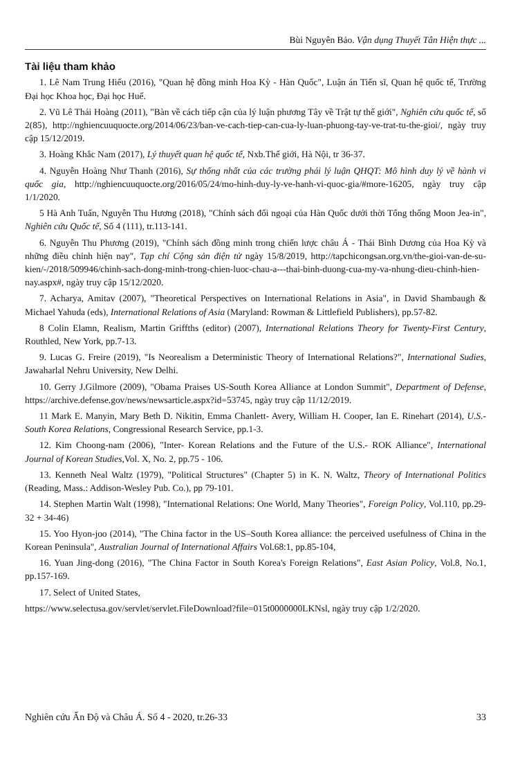Bùi Nguyên Bảo. Vận dụng Thuyết Tân Hiện thực ...
Tài liệu tham khảo
1. Lê Nam Trung Hiếu (2016), "Quan hệ đồng minh Hoa Kỳ - Hàn Quốc", Luận án Tiến sĩ, Quan hệ quốc tế, Trường Đại học Khoa học, Đại học Huế.
2. Vũ Lê Thái Hoàng (2011), "Bàn về cách tiếp cận của lý luận phương Tây về Trật tự thế giới", Nghiên cứu quốc tế, số 2(85), http://nghiencuuquocte.org/2014/06/23/ban-ve-cach-tiep-can-cua-ly-luan-phuong-tay-ve-trat-tu-the-gioi/, ngày truy cập 15/12/2019.
3. Hoàng Khắc Nam (2017), Lý thuyết quan hệ quốc tế, Nxb.Thế giới, Hà Nội, tr 36-37.
4. Nguyễn Hoàng Như Thanh (2016), Sự thống nhất của các trường phái lý luận QHQT: Mô hình duy lý về hành vi quốc gia, http://nghiencuuquocte.org/2016/05/24/mo-hinh-duy-ly-ve-hanh-vi-quoc-gia/#more-16205, ngày truy cập 1/1/2020.
5 Hà Anh Tuấn, Nguyễn Thu Hương (2018), "Chính sách đối ngoại của Hàn Quốc dưới thời Tổng thống Moon Jea-in", Nghiên cứu Quốc tế, Số 4 (111), tr.113-141.
6. Nguyễn Thu Phương (2019), "Chính sách đồng minh trong chiến lược châu Á - Thái Bình Dương của Hoa Kỳ và những điều chỉnh hiện nay", Tạp chí Cộng sản điện tử ngày 15/8/2019, http://tapchicongsan.org.vn/the-gioi-van-de-su-kien/-/2018/509946/chinh-sach-dong-minh-trong-chien-luoc-chau-a---thai-binh-duong-cua-my-va-nhung-dieu-chinh-hien-nay.aspx#, ngày truy cập 15/12/2020.
7. Acharya, Amitav (2007), "Theoretical Perspectives on International Relations in Asia", in David Shambaugh & Michael Yahuda (eds), International Relations of Asia (Maryland: Rowman & Littlefield Publishers), pp.57-82.
8 Colin Elamn, Realism, Martin Griffths (editor) (2007), International Relations Theory for Twenty-First Century, Routhled, New York, pp.7-13.
9. Lucas G. Freire (2019), "Is Neorealism a Deterministic Theory of International Relations?", International Sudies, Jawaharlal Nehru University, New Delhi.
10. Gerry J.Gilmore (2009), "Obama Praises US-South Korea Alliance at London Summit", Department of Defense, https://archive.defense.gov/news/newsarticle.aspx?id=53745, ngày truy cập 11/12/2019.
11 Mark E. Manyin, Mary Beth D. Nikitin, Emma Chanlett- Avery, William H. Cooper, Ian E. Rinehart (2014), U.S.- South Korea Relations, Congressional Research Service, pp.1-3.
12. Kim Choong-nam (2006), "Inter- Korean Relations and the Future of the U.S.- ROK Alliance", International Journal of Korean Studies,Vol. X, No. 2, pp.75 - 106.
13. Kenneth Neal Waltz (1979), "Political Structures" (Chapter 5) in K. N. Waltz, Theory of International Politics (Reading, Mass.: Addison-Wesley Pub. Co.), pp 79-101.
14. Stephen Martin Walt (1998), "International Relations: One World, Many Theories", Foreign Policy, Vol.110, pp.29-32 + 34-46)
15. Yoo Hyon-joo (2014), "The China factor in the US–South Korea alliance: the perceived usefulness of China in the Korean Peninsula", Australian Journal of International Affairs Vol.68:1, pp.85-104,
16. Yuan Jing-dong (2016), "The China Factor in South Korea's Foreign Relations", East Asian Policy, Vol.8, No.1, pp.157-169.
17. Select of United States,
https://www.selectusa.gov/servlet/servlet.FileDownload?file=015t0000000LKNsl, ngày truy cập 1/2/2020.
Nghiên cứu Ấn Độ và Châu Á. Số 4 - 2020, tr.26-33 33